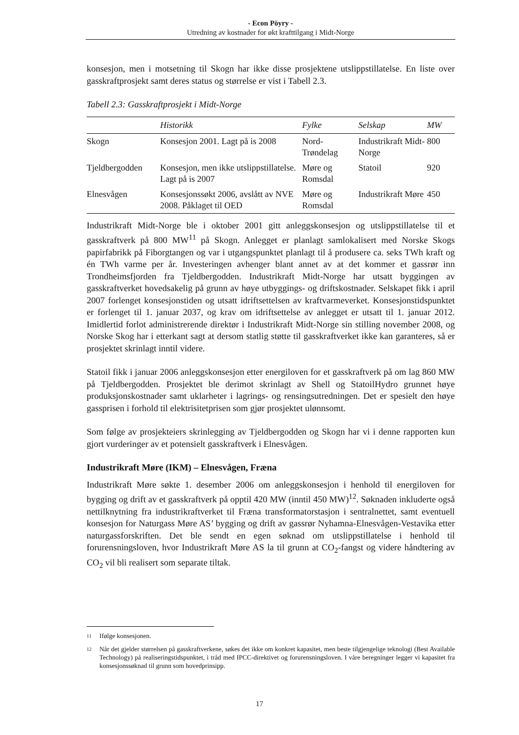- Econ Pöyry -
Utredning av kostnader for økt krafttilgang i Midt-Norge
konsesjon, men i motsetning til Skogn har ikke disse prosjektene utslippstillatelse. En liste over gasskraftprosjekt samt deres status og størrelse er vist i Tabell 2.3.
Tabell 2.3: Gasskraftprosjekt i Midt-Norge
| | Historikk | Fylke | Selskap | MW |
| --- | --- | --- | --- | --- |
| Skogn | Konsesjon 2001. Lagt på is 2008 | Nord- Trøndelag | Industrikraft Midt-Norge | 800 |
| Tjeldbergodden | Konsesjon, men ikke utslippstillatelse. Lagt på is 2007 | Møre og Romsdal | Statoil | 920 |
| Elnesvågen | Konsesjonssøkt 2006, avslått av NVE 2008. Påklaget til OED | Møre og Romsdal | Industrikraft Møre | 450 |
Industrikraft Midt-Norge ble i oktober 2001 gitt anleggskonsesjon og utslippstillatelse til et gasskraftverk på 800 MW<sup>11</sup> på Skogn. Anlegget er planlagt samlokalisert med Norske Skogs papirfabrikk på Fiborgtangen og var i utgangspunktet planlagt til å produsere ca. seks TWh kraft og én TWh varme per år. Investeringen avhenger blant annet av at det kommer et gassrør inn Trondheimsfjorden fra Tjeldbergodden. Industrikraft Midt-Norge har utsatt byggingen av gasskraftverket hovedsakelig på grunn av høye utbyggings- og driftskostnader. Selskapet fikk i april 2007 forlenget konsesjonstiden og utsatt idriftsettelsen av kraftvarmeverket. Konsesjonstidspunktet er forlenget til 1. januar 2037, og krav om idriftsettelse av anlegget er utsatt til 1. januar 2012. Imidlertid forlot administrerende direktør i Industrikraft Midt-Norge sin stilling november 2008, og Norske Skog har i etterkant sagt at dersom statlig støtte til gasskraftverket ikke kan garanteres, så er prosjektet skrinlagt inntil videre.
Statoil fikk i januar 2006 anleggskonsesjon etter energiloven for et gasskraftverk på om lag 860 MW på Tjeldbergodden. Prosjektet ble derimot skrinlagt av Shell og StatoilHydro grunnet høye produksjonskostnader samt uklarheter i lagrings- og rensingsutredningen. Det er spesielt den høye gassprisen i forhold til elektrisitetprisen som gjør prosjektet ulønnsomt.
Som følge av prosjekteiers skrinlegging av Tjeldbergodden og Skogn har vi i denne rapporten kun gjort vurderinger av et potensielt gasskraftverk i Elnesvågen.
Industrikraft Møre (IKM) – Elnesvågen, Fræna
Industrikraft Møre søkte 1. desember 2006 om anleggskonsesjon i henhold til energiloven for bygging og drift av et gasskraftverk på opptil 420 MW (inntil 450 MW)<sup>12</sup>. Søknaden inkluderte også nettilknytning fra industrikraftverket til Fræna transformatorstasjon i sentralnettet, samt eventuell konsesjon for Naturgass Møre AS’ bygging og drift av gassrør Nyhamna-Elnesvågen-Vestavika etter naturgassforskriften. Det ble sendt en egen søknad om utslippstillatelse i henhold til forurensningsloven, hvor Industrikraft Møre AS la til grunn at CO<sub>2</sub>-fangst og videre håndtering av CO<sub>2</sub> vil bli realisert som separate tiltak.
<sup>11</sup> Ifølge konsesjonen.
<sup>12</sup> Når det gjelder størrelsen på gasskraftverkene, søkes det ikke om konkret kapasitet, men beste tilgjengelige teknologi (Best Available Technology) på realiseringstidspunktet, i tråd med IPCC-direktivet og forurensningsloven. I våre beregninger legger vi kapasitet fra konsesjonssøknad til grunn som hovedprinsipp.
17